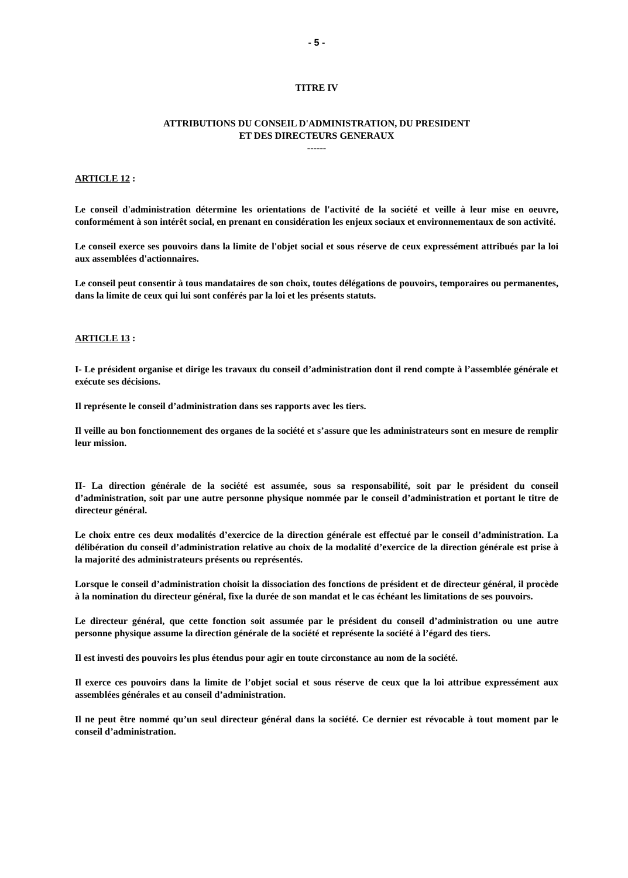- 5 -
TITRE IV
ATTRIBUTIONS DU CONSEIL D'ADMINISTRATION, DU PRESIDENT
ET DES DIRECTEURS GENERAUX
------
ARTICLE 12 :
Le conseil d'administration détermine les orientations de l'activité de la société et veille à leur mise en oeuvre, conformément à son intérêt social, en prenant en considération les enjeux sociaux et environnementaux de son activité.
Le conseil exerce ses pouvoirs dans la limite de l'objet social et sous réserve de ceux expressément attribués par la loi aux assemblées d'actionnaires.
Le conseil peut consentir à tous mandataires de son choix, toutes délégations de pouvoirs, temporaires ou permanentes, dans la limite de ceux qui lui sont conférés par la loi et les présents statuts.
ARTICLE 13 :
I- Le président organise et dirige les travaux du conseil d’administration dont il rend compte à l’assemblée générale et exécute ses décisions.
Il représente le conseil d’administration dans ses rapports avec les tiers.
Il veille au bon fonctionnement des organes de la société et s’assure que les administrateurs sont en mesure de remplir leur mission.
II- La direction générale de la société est assumée, sous sa responsabilité, soit par le président du conseil d’administration, soit par une autre personne physique nommée par le conseil d’administration et portant le titre de directeur général.
Le choix entre ces deux modalités d’exercice de la direction générale est effectué par le conseil d’administration. La délibération du conseil d’administration relative au choix de la modalité d’exercice de la direction générale est prise à la majorité des administrateurs présents ou représentés.
Lorsque le conseil d’administration choisit la dissociation des fonctions de président et de directeur général, il procède à la nomination du directeur général, fixe la durée de son mandat et le cas échéant les limitations de ses pouvoirs.
Le directeur général, que cette fonction soit assumée par le président du conseil d’administration ou une autre personne physique assume la direction générale de la société et représente la société à l’égard des tiers.
Il est investi des pouvoirs les plus étendus pour agir en toute circonstance au nom de la société.
Il exerce ces pouvoirs dans la limite de l’objet social et sous réserve de ceux que la loi attribue expressément aux assemblées générales et au conseil d’administration.
Il ne peut être nommé qu’un seul directeur général dans la société. Ce dernier est révocable à tout moment par le conseil d’administration.